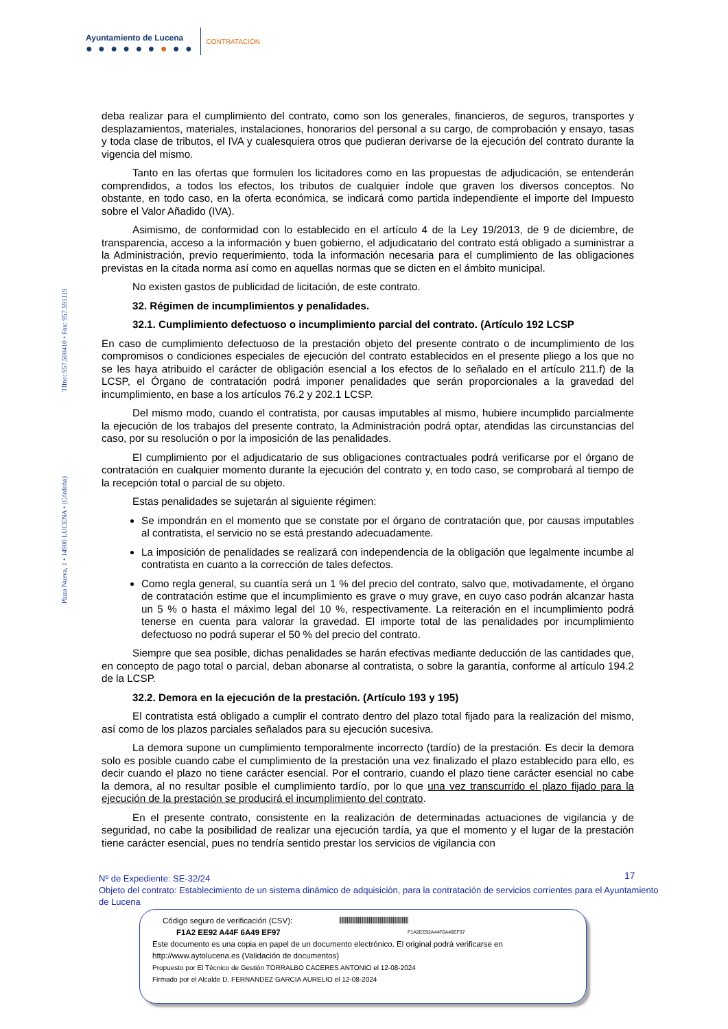Ayuntamiento de Lucena
● ● ● ● ● ● ● ● ●
CONTRATACIÓN
Plaza Nueva, 1 • 14900 LUCENA • (Córdoba) Tlfno: 957.500410 • Fax: 957.591119
deba realizar para el cumplimiento del contrato, como son los generales, financieros, de seguros, transportes y desplazamientos, materiales, instalaciones, honorarios del personal a su cargo, de comprobación y ensayo, tasas y toda clase de tributos, el IVA y cualesquiera otros que pudieran derivarse de la ejecución del contrato durante la vigencia del mismo.
Tanto en las ofertas que formulen los licitadores como en las propuestas de adjudicación, se entenderán comprendidos, a todos los efectos, los tributos de cualquier índole que graven los diversos conceptos. No obstante, en todo caso, en la oferta económica, se indicará como partida independiente el importe del Impuesto sobre el Valor Añadido (IVA).
Asimismo, de conformidad con lo establecido en el artículo 4 de la Ley 19/2013, de 9 de diciembre, de transparencia, acceso a la información y buen gobierno, el adjudicatario del contrato está obligado a suministrar a la Administración, previo requerimiento, toda la información necesaria para el cumplimiento de las obligaciones previstas en la citada norma así como en aquellas normas que se dicten en el ámbito municipal.
No existen gastos de publicidad de licitación, de este contrato.
32. Régimen de incumplimientos y penalidades.
32.1. Cumplimiento defectuoso o incumplimiento parcial del contrato. (Artículo 192 LCSP
En caso de cumplimiento defectuoso de la prestación objeto del presente contrato o de incumplimiento de los compromisos o condiciones especiales de ejecución del contrato establecidos en el presente pliego a los que no se les haya atribuido el carácter de obligación esencial a los efectos de lo señalado en el artículo 211.f) de la LCSP, el Órgano de contratación podrá imponer penalidades que serán proporcionales a la gravedad del incumplimiento, en base a los artículos 76.2 y 202.1 LCSP.
Del mismo modo, cuando el contratista, por causas imputables al mismo, hubiere incumplido parcialmente la ejecución de los trabajos del presente contrato, la Administración podrá optar, atendidas las circunstancias del caso, por su resolución o por la imposición de las penalidades.
El cumplimiento por el adjudicatario de sus obligaciones contractuales podrá verificarse por el órgano de contratación en cualquier momento durante la ejecución del contrato y, en todo caso, se comprobará al tiempo de la recepción total o parcial de su objeto.
Estas penalidades se sujetarán al siguiente régimen:
Se impondrán en el momento que se constate por el órgano de contratación que, por causas imputables al contratista, el servicio no se está prestando adecuadamente.
La imposición de penalidades se realizará con independencia de la obligación que legalmente incumbe al contratista en cuanto a la corrección de tales defectos.
Como regla general, su cuantía será un 1 % del precio del contrato, salvo que, motivadamente, el órgano de contratación estime que el incumplimiento es grave o muy grave, en cuyo caso podrán alcanzar hasta un 5 % o hasta el máximo legal del 10 %, respectivamente. La reiteración en el incumplimiento podrá tenerse en cuenta para valorar la gravedad. El importe total de las penalidades por incumplimiento defectuoso no podrá superar el 50 % del precio del contrato.
Siempre que sea posible, dichas penalidades se harán efectivas mediante deducción de las cantidades que, en concepto de pago total o parcial, deban abonarse al contratista, o sobre la garantía, conforme al artículo 194.2 de la LCSP.
32.2. Demora en la ejecución de la prestación. (Artículo 193 y 195)
El contratista está obligado a cumplir el contrato dentro del plazo total fijado para la realización del mismo, así como de los plazos parciales señalados para su ejecución sucesiva.
La demora supone un cumplimiento temporalmente incorrecto (tardío) de la prestación. Es decir la demora solo es posible cuando cabe el cumplimiento de la prestación una vez finalizado el plazo establecido para ello, es decir cuando el plazo no tiene carácter esencial. Por el contrario, cuando el plazo tiene carácter esencial no cabe la demora, al no resultar posible el cumplimiento tardío, por lo que una vez transcurrido el plazo fijado para la ejecución de la prestación se producirá el incumplimiento del contrato.
En el presente contrato, consistente en la realización de determinadas actuaciones de vigilancia y de seguridad, no cabe la posibilidad de realizar una ejecución tardía, ya que el momento y el lugar de la prestación tiene carácter esencial, pues no tendría sentido prestar los servicios de vigilancia con
17
Nº de Expediente: SE-32/24
Objeto del contrato: Establecimiento de un sistema dinámico de adquisición, para la contratación de servicios corrientes para el Ayuntamiento de Lucena
|||||||||||||||||||||||||||||||||||||||||||||||||||||||||||||||
F1A2EE92A44F6A49EF97
Código seguro de verificación (CSV):
F1A2 EE92 A44F 6A49 EF97
Este documento es una copia en papel de un documento electrónico. El original podrá verificarse en
http://www.aytolucena.es (Validación de documentos)
Propuesto por El Técnico de Gestión TORRALBO CACERES ANTONIO el 12-08-2024
Firmado por el Alcalde D. FERNANDEZ GARCIA AURELIO el 12-08-2024